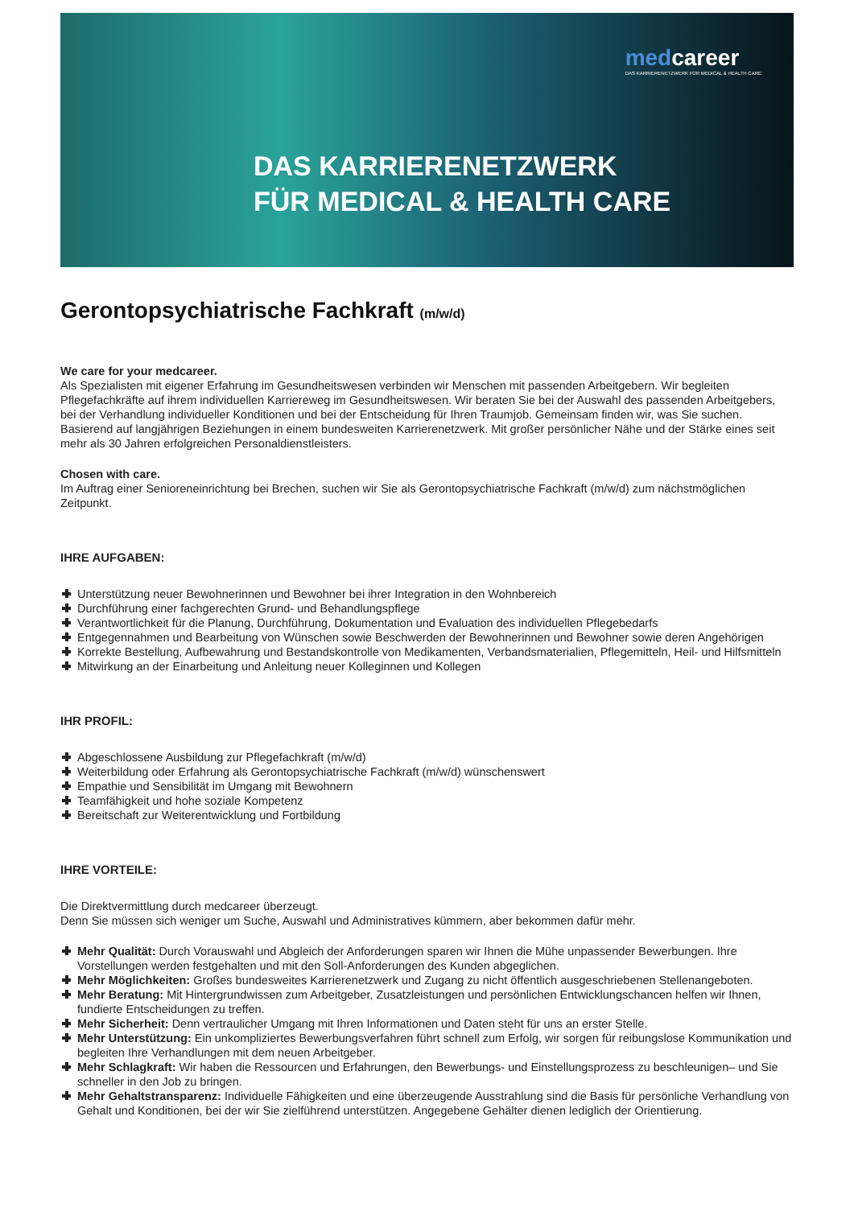medcareer
DAS KARRIERENETZWERK FÜR MEDICAL & HEALTH CARE
DAS KARRIERENETZWERK
FÜR MEDICAL & HEALTH CARE
Gerontopsychiatrische Fachkraft (m/w/d)
We care for your medcareer.
Als Spezialisten mit eigener Erfahrung im Gesundheitswesen verbinden wir Menschen mit passenden Arbeitgebern. Wir begleiten Pflegefachkräfte auf ihrem individuellen Karriereweg im Gesundheitswesen. Wir beraten Sie bei der Auswahl des passenden Arbeitgebers, bei der Verhandlung individueller Konditionen und bei der Entscheidung für Ihren Traumjob. Gemeinsam finden wir, was Sie suchen. Basierend auf langjährigen Beziehungen in einem bundesweiten Karrierenetzwerk. Mit großer persönlicher Nähe und der Stärke eines seit mehr als 30 Jahren erfolgreichen Personaldienstleisters.
Chosen with care.
Im Auftrag einer Senioreneinrichtung bei Brechen, suchen wir Sie als Gerontopsychiatrische Fachkraft (m/w/d) zum nächstmöglichen Zeitpunkt.
IHRE AUFGABEN:
Unterstützung neuer Bewohnerinnen und Bewohner bei ihrer Integration in den Wohnbereich
Durchführung einer fachgerechten Grund- und Behandlungspflege
Verantwortlichkeit für die Planung, Durchführung, Dokumentation und Evaluation des individuellen Pflegebedarfs
Entgegennahmen und Bearbeitung von Wünschen sowie Beschwerden der Bewohnerinnen und Bewohner sowie deren Angehörigen
Korrekte Bestellung, Aufbewahrung und Bestandskontrolle von Medikamenten, Verbandsmaterialien, Pflegemitteln, Heil- und Hilfsmitteln
Mitwirkung an der Einarbeitung und Anleitung neuer Kolleginnen und Kollegen
IHR PROFIL:
Abgeschlossene Ausbildung zur Pflegefachkraft (m/w/d)
Weiterbildung oder Erfahrung als Gerontopsychiatrische Fachkraft (m/w/d) wünschenswert
Empathie und Sensibilität im Umgang mit Bewohnern
Teamfähigkeit und hohe soziale Kompetenz
Bereitschaft zur Weiterentwicklung und Fortbildung
IHRE VORTEILE:
Die Direktvermittlung durch medcareer überzeugt.
Denn Sie müssen sich weniger um Suche, Auswahl und Administratives kümmern, aber bekommen dafür mehr.
Mehr Qualität: Durch Vorauswahl und Abgleich der Anforderungen sparen wir Ihnen die Mühe unpassender Bewerbungen. Ihre Vorstellungen werden festgehalten und mit den Soll-Anforderungen des Kunden abgeglichen.
Mehr Möglichkeiten: Großes bundesweites Karrierenetzwerk und Zugang zu nicht öffentlich ausgeschriebenen Stellenangeboten.
Mehr Beratung: Mit Hintergrundwissen zum Arbeitgeber, Zusatzleistungen und persönlichen Entwicklungschancen helfen wir Ihnen, fundierte Entscheidungen zu treffen.
Mehr Sicherheit: Denn vertraulicher Umgang mit Ihren Informationen und Daten steht für uns an erster Stelle.
Mehr Unterstützung: Ein unkompliziertes Bewerbungsverfahren führt schnell zum Erfolg, wir sorgen für reibungslose Kommunikation und begleiten Ihre Verhandlungen mit dem neuen Arbeitgeber.
Mehr Schlagkraft: Wir haben die Ressourcen und Erfahrungen, den Bewerbungs- und Einstellungsprozess zu beschleunigen– und Sie schneller in den Job zu bringen.
Mehr Gehaltstransparenz: Individuelle Fähigkeiten und eine überzeugende Ausstrahlung sind die Basis für persönliche Verhandlung von Gehalt und Konditionen, bei der wir Sie zielführend unterstützen. Angegebene Gehälter dienen lediglich der Orientierung.